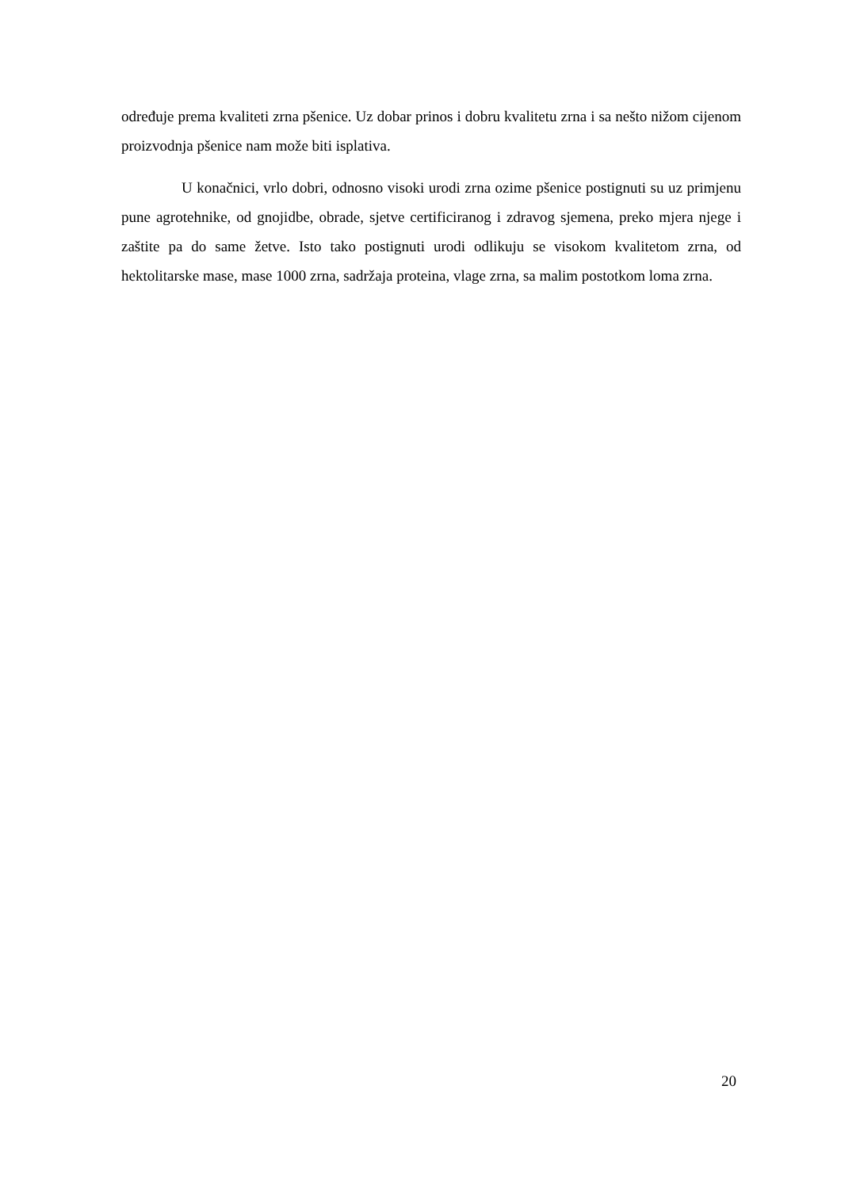određuje prema kvaliteti zrna pšenice. Uz dobar prinos i dobru kvalitetu zrna i sa nešto nižom cijenom proizvodnja pšenice nam može biti isplativa.
U konačnici, vrlo dobri, odnosno visoki urodi zrna ozime pšenice postignuti su uz primjenu pune agrotehnike, od gnojidbe, obrade, sjetve certificiranog i zdravog sjemena, preko mjera njege i zaštite pa do same žetve. Isto tako postignuti urodi odlikuju se visokom kvalitetom zrna, od hektolitarske mase, mase 1000 zrna, sadržaja proteina, vlage zrna, sa malim postotkom loma zrna.
20